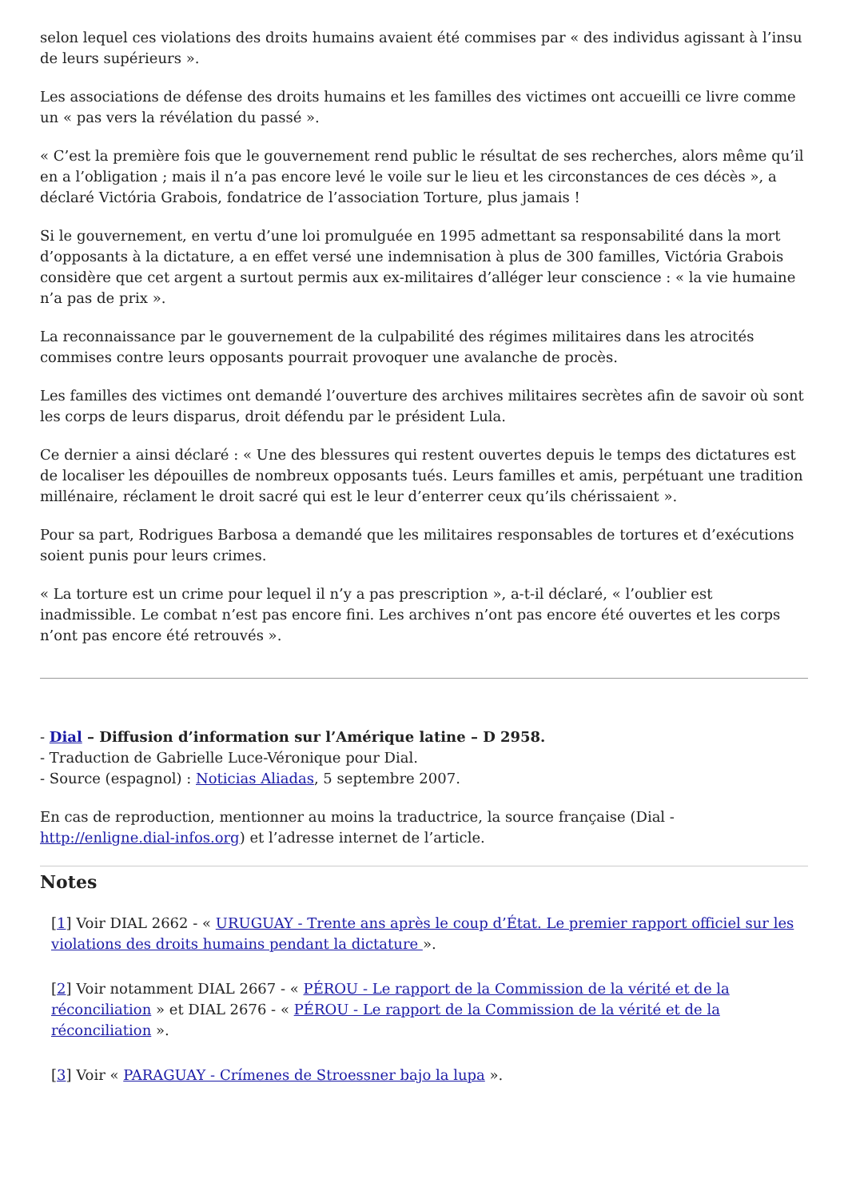selon lequel ces violations des droits humains avaient été commises par « des individus agissant à l’insu de leurs supérieurs ».
Les associations de défense des droits humains et les familles des victimes ont accueilli ce livre comme un « pas vers la révélation du passé ».
« C’est la première fois que le gouvernement rend public le résultat de ses recherches, alors même qu’il en a l’obligation ; mais il n’a pas encore levé le voile sur le lieu et les circonstances de ces décès », a déclaré Victória Grabois, fondatrice de l’association Torture, plus jamais !
Si le gouvernement, en vertu d’une loi promulguée en 1995 admettant sa responsabilité dans la mort d’opposants à la dictature, a en effet versé une indemnisation à plus de 300 familles, Victória Grabois considère que cet argent a surtout permis aux ex-militaires d’alléger leur conscience : « la vie humaine n’a pas de prix ».
La reconnaissance par le gouvernement de la culpabilité des régimes militaires dans les atrocités commises contre leurs opposants pourrait provoquer une avalanche de procès.
Les familles des victimes ont demandé l’ouverture des archives militaires secrètes afin de savoir où sont les corps de leurs disparus, droit défendu par le président Lula.
Ce dernier a ainsi déclaré : « Une des blessures qui restent ouvertes depuis le temps des dictatures est de localiser les dépouilles de nombreux opposants tués. Leurs familles et amis, perpétuant une tradition millénaire, réclament le droit sacré qui est le leur d’enterrer ceux qu’ils chérissaient ».
Pour sa part, Rodrigues Barbosa a demandé que les militaires responsables de tortures et d’exécutions soient punis pour leurs crimes.
« La torture est un crime pour lequel il n’y a pas prescription », a-t-il déclaré, « l’oublier est inadmissible. Le combat n’est pas encore fini. Les archives n’ont pas encore été ouvertes et les corps n’ont pas encore été retrouvés ».
- Dial – Diffusion d’information sur l’Amérique latine – D 2958.
- Traduction de Gabrielle Luce-Véronique pour Dial.
- Source (espagnol) : Noticias Aliadas, 5 septembre 2007.
En cas de reproduction, mentionner au moins la traductrice, la source française (Dial - http://enligne.dial-infos.org) et l’adresse internet de l’article.
Notes
[1] Voir DIAL 2662 - « URUGUAY - Trente ans après le coup d’État. Le premier rapport officiel sur les violations des droits humains pendant la dictature ».
[2] Voir notamment DIAL 2667 - « PÉROU - Le rapport de la Commission de la vérité et de la réconciliation » et DIAL 2676 - « PÉROU - Le rapport de la Commission de la vérité et de la réconciliation ».
[3] Voir « PARAGUAY - Crímenes de Stroessner bajo la lupa ».